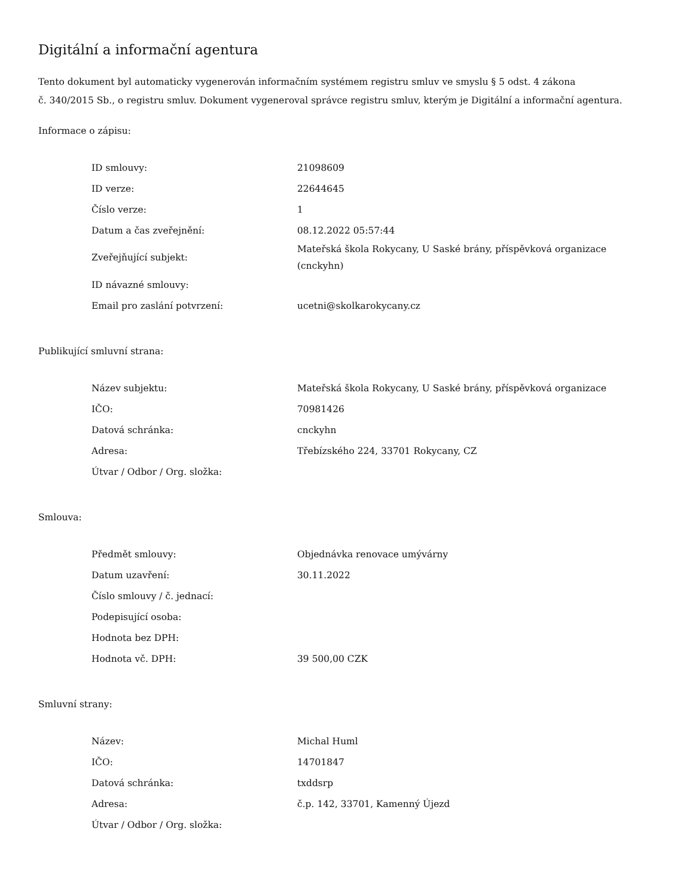Digitální a informační agentura
Tento dokument byl automaticky vygenerován informačním systémem registru smluv ve smyslu § 5 odst. 4 zákona
č. 340/2015 Sb., o registru smluv. Dokument vygeneroval správce registru smluv, kterým je Digitální a informační agentura.
Informace o zápisu:
| ID smlouvy: | 21098609 |
| ID verze: | 22644645 |
| Číslo verze: | 1 |
| Datum a čas zveřejnění: | 08.12.2022 05:57:44 |
| Zveřejňující subjekt: | Mateřská škola Rokycany, U Saské brány, příspěvková organizace (cnckyhn) |
| ID návazné smlouvy: | |
| Email pro zaslání potvrzení: | ucetni@skolkarokycany.cz |
Publikující smluvní strana:
| Název subjektu: | Mateřská škola Rokycany, U Saské brány, příspěvková organizace |
| IČO: | 70981426 |
| Datová schránka: | cnckyhn |
| Adresa: | Třebízského 224, 33701 Rokycany, CZ |
| Útvar / Odbor / Org. složka: | |
Smlouva:
| Předmět smlouvy: | Objednávka renovace umývárny |
| Datum uzavření: | 30.11.2022 |
| Číslo smlouvy / č. jednací: | |
| Podepisující osoba: | |
| Hodnota bez DPH: | |
| Hodnota vč. DPH: | 39 500,00 CZK |
Smluvní strany:
| Název: | Michal Huml |
| IČO: | 14701847 |
| Datová schránka: | txddsrp |
| Adresa: | č.p. 142, 33701, Kamenný Újezd |
| Útvar / Odbor / Org. složka: | |